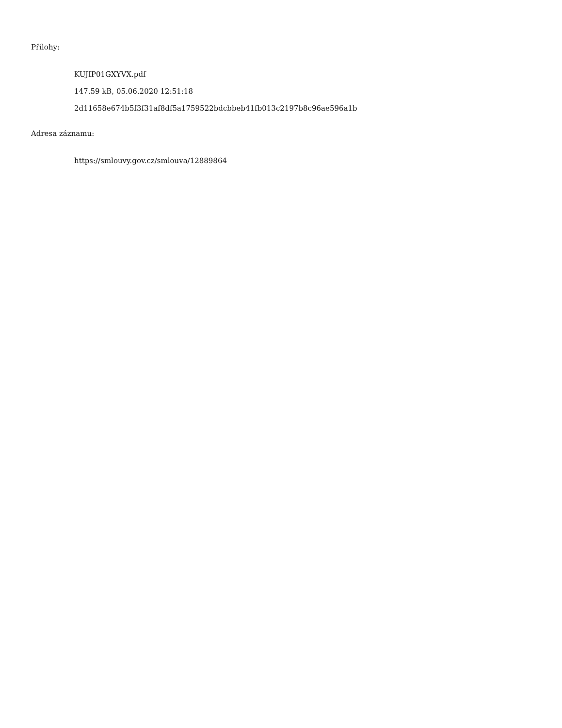Přílohy:
KUJIP01GXYVX.pdf
147.59 kB, 05.06.2020 12:51:18
2d11658e674b5f3f31af8df5a1759522bdcbbeb41fb013c2197b8c96ae596a1b
Adresa záznamu:
https://smlouvy.gov.cz/smlouva/12889864